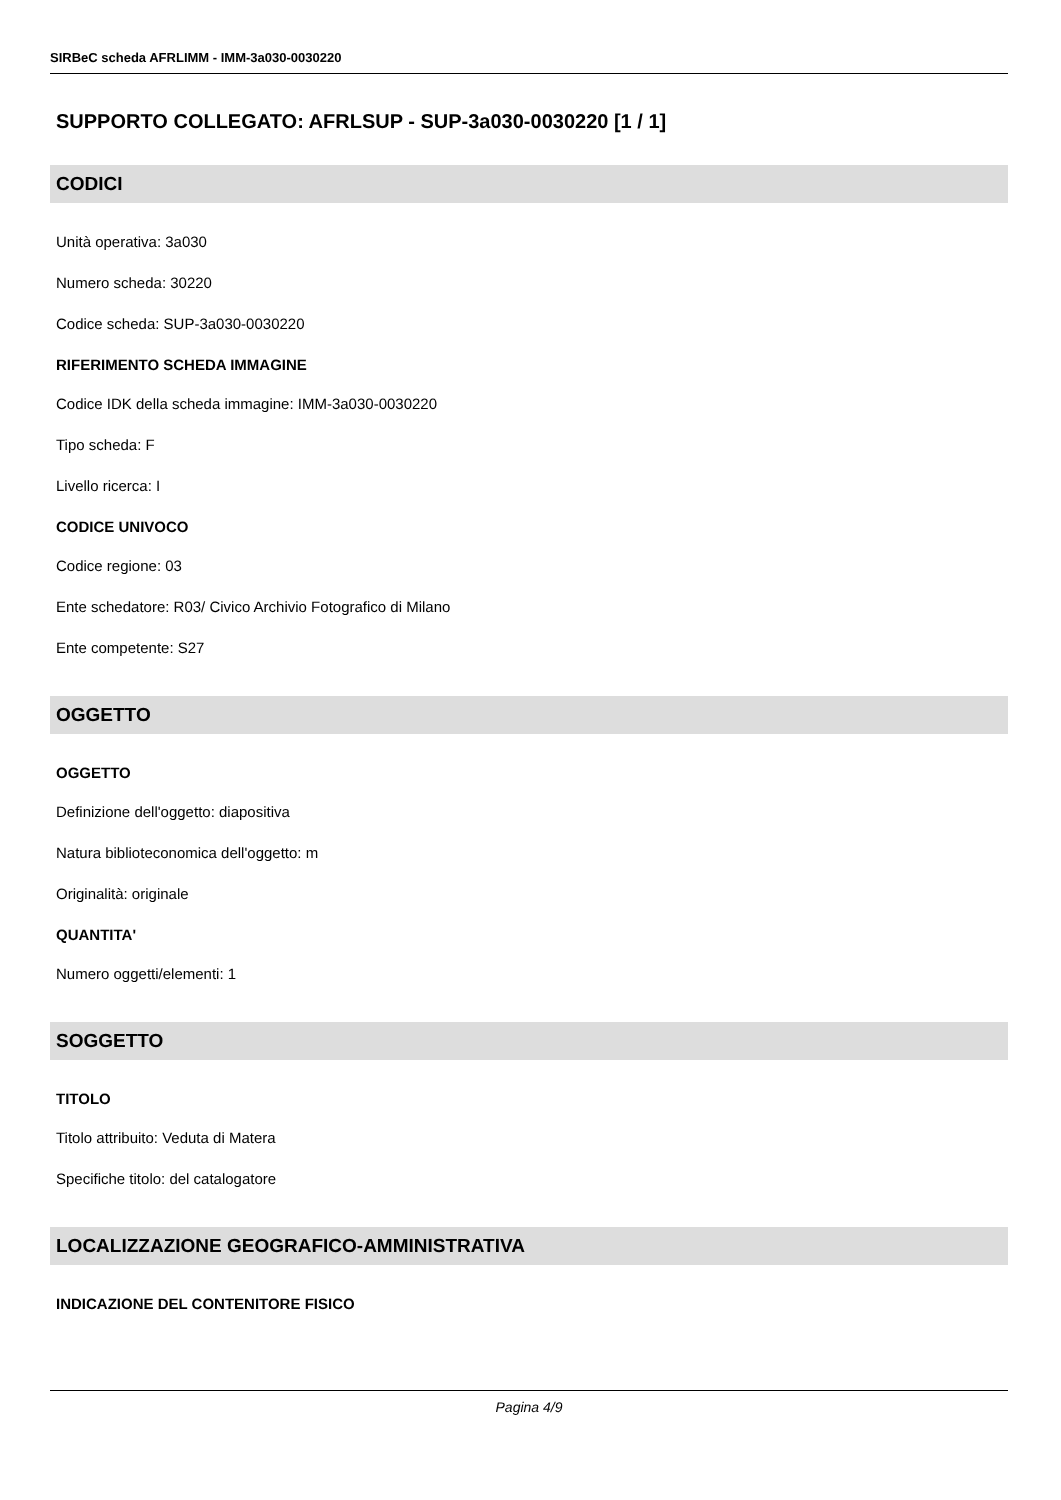SIRBeC scheda AFRLIMM - IMM-3a030-0030220
SUPPORTO COLLEGATO: AFRLSUP - SUP-3a030-0030220 [1 / 1]
CODICI
Unità operativa: 3a030
Numero scheda: 30220
Codice scheda: SUP-3a030-0030220
RIFERIMENTO SCHEDA IMMAGINE
Codice IDK della scheda immagine: IMM-3a030-0030220
Tipo scheda: F
Livello ricerca: I
CODICE UNIVOCO
Codice regione: 03
Ente schedatore: R03/ Civico Archivio Fotografico di Milano
Ente competente: S27
OGGETTO
OGGETTO
Definizione dell'oggetto: diapositiva
Natura biblioteconomica dell'oggetto: m
Originalità: originale
QUANTITA'
Numero oggetti/elementi: 1
SOGGETTO
TITOLO
Titolo attribuito: Veduta di Matera
Specifiche titolo: del catalogatore
LOCALIZZAZIONE GEOGRAFICO-AMMINISTRATIVA
INDICAZIONE DEL CONTENITORE FISICO
Pagina 4/9